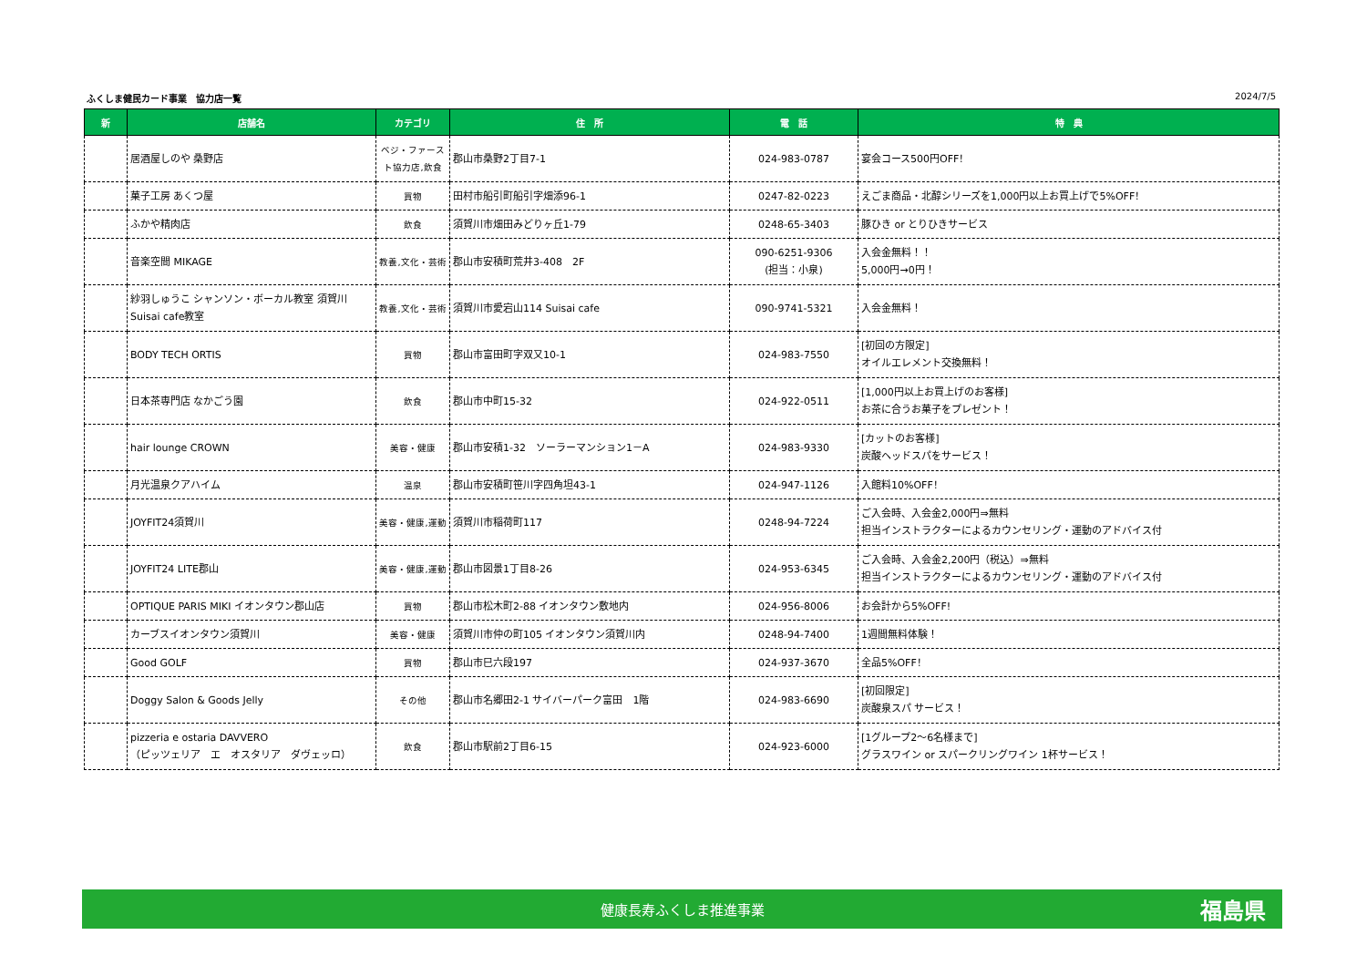ふくしま健民カード事業　協力店一覧 2024/7/5
| 新 | 店舗名 | カテゴリ | 住 所 | 電 話 | 特 典 |
| --- | --- | --- | --- | --- | --- |
| | 居酒屋しのや 桑野店 | ベジ・ファースト協力店,飲食 | 郡山市桑野2丁目7-1 | 024-983-0787 | 宴会コース500円OFF！ |
| | 菓子工房 あくつ屋 | 買物 | 田村市船引町船引字畑添96-1 | 0247-82-0223 | えごま商品・北醇シリーズを1,000円以上お買上げで5%OFF！ |
| | ふかや精肉店 | 飲食 | 須賀川市畑田みどりヶ丘1-79 | 0248-65-3403 | 豚ひき or とりひきサービス |
| | 音楽空間 MIKAGE | 教養,文化・芸術 | 郡山市安積町荒井3-408 2F | 090-6251-9306 (担当：小泉) | 入会金無料！！ 5,000円→0円！ |
| | 紗羽しゅうこ シャンソン・ボーカル教室 須賀川 Suisai cafe教室 | 教養,文化・芸術 | 須賀川市愛宕山114 Suisai cafe | 090-9741-5321 | 入会金無料！ |
| | BODY TECH ORTIS | 買物 | 郡山市富田町字双又10-1 | 024-983-7550 | [初回の方限定] オイルエレメント交換無料！ |
| | 日本茶専門店 なかごう園 | 飲食 | 郡山市中町15-32 | 024-922-0511 | [1,000円以上お買上げのお客様] お茶に合うお菓子をプレゼント！ |
| | hair lounge CROWN | 美容・健康 | 郡山市安積1-32 ソーラーマンション1－A | 024-983-9330 | [カットのお客様] 炭酸ヘッドスパをサービス！ |
| | 月光温泉クアハイム | 温泉 | 郡山市安積町笹川字四角坦43-1 | 024-947-1126 | 入館料10%OFF！ |
| | JOYFIT24須賀川 | 美容・健康,運動 | 須賀川市稲荷町117 | 0248-94-7224 | ご入会時、入会金2,000円⇒無料 担当インストラクターによるカウンセリング・運動のアドバイス付 |
| | JOYFIT24 LITE郡山 | 美容・健康,運動 | 郡山市図景1丁目8-26 | 024-953-6345 | ご入会時、入会金2,200円（税込）⇒無料 担当インストラクターによるカウンセリング・運動のアドバイス付 |
| | OPTIQUE PARIS MIKI イオンタウン郡山店 | 買物 | 郡山市松木町2-88 イオンタウン敷地内 | 024-956-8006 | お会計から5%OFF! |
| | カーブスイオンタウン須賀川 | 美容・健康 | 須賀川市仲の町105 イオンタウン須賀川内 | 0248-94-7400 | 1週間無料体験！ |
| | Good GOLF | 買物 | 郡山市巳六段197 | 024-937-3670 | 全品5%OFF！ |
| | Doggy Salon & Goods Jelly | その他 | 郡山市名郷田2-1 サイバーパーク富田 1階 | 024-983-6690 | [初回限定] 炭酸泉スパ サービス！ |
| | pizzeria e ostaria DAVVERO （ピッツェリア エ オスタリア ダヴェッロ） | 飲食 | 郡山市駅前2丁目6-15 | 024-923-6000 | [1グループ2～6名様まで] グラスワイン or スパークリングワイン 1杯サービス！ |
健康長寿ふくしま推進事業 福島県